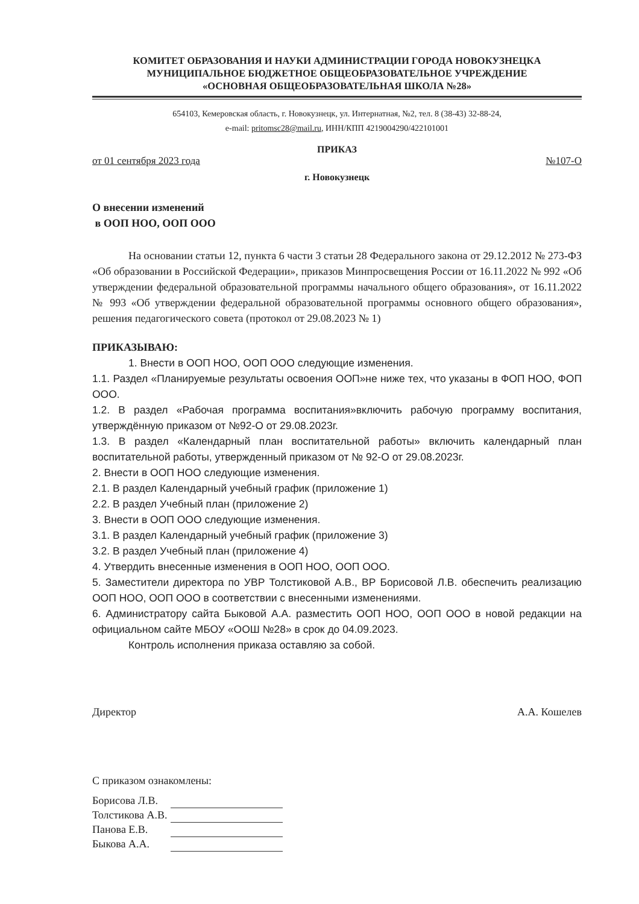КОМИТЕТ ОБРАЗОВАНИЯ И НАУКИ АДМИНИСТРАЦИИ ГОРОДА НОВОКУЗНЕЦКА
МУНИЦИПАЛЬНОЕ БЮДЖЕТНОЕ ОБЩЕОБРАЗОВАТЕЛЬНОЕ УЧРЕЖДЕНИЕ
«ОСНОВНАЯ ОБЩЕОБРАЗОВАТЕЛЬНАЯ ШКОЛА №28»
654103, Кемеровская область, г. Новокузнецк, ул. Интернатная, №2, тел. 8 (38-43) 32-88-24,
e-mail: pritomsc28@mail.ru, ИНН/КПП 4219004290/422101001
ПРИКАЗ
от 01 сентября 2023 года №107-О
г. Новокузнецк
О внесении изменений
в ООП НОО, ООП ООО
На основании статьи 12, пункта 6 части 3 статьи 28 Федерального закона от 29.12.2012 № 273-ФЗ «Об образовании в Российской Федерации», приказов Минпросвещения России от 16.11.2022 № 992 «Об утверждении федеральной образовательной программы начального общего образования», от 16.11.2022 № 993 «Об утверждении федеральной образовательной программы основного общего образования», решения педагогического совета (протокол от 29.08.2023 № 1)
ПРИКАЗЫВАЮ:
1. Внести в ООП НОО, ООП ООО следующие изменения.
1.1. Раздел «Планируемые результаты освоения ООП»не ниже тех, что указаны в ФОП НОО, ФОП ООО.
1.2. В раздел «Рабочая программа воспитания»включить рабочую программу воспитания, утверждённую приказом от №92-О от 29.08.2023г.
1.3. В раздел «Календарный план воспитательной работы» включить календарный план воспитательной работы, утвержденный приказом от № 92-О от 29.08.2023г.
2. Внести в ООП НОО следующие изменения.
2.1. В раздел Календарный учебный график (приложение 1)
2.2. В раздел Учебный план (приложение 2)
3. Внести в ООП ООО следующие изменения.
3.1. В раздел Календарный учебный график (приложение 3)
3.2. В раздел Учебный план (приложение 4)
4. Утвердить внесенные изменения в ООП НОО, ООП ООО.
5. Заместители директора по УВР Толстиковой А.В., ВР Борисовой Л.В. обеспечить реализацию ООП НОО, ООП ООО в соответствии с внесенными изменениями.
6. Администратору сайта Быковой А.А. разместить ООП НОО, ООП ООО в новой редакции на официальном сайте МБОУ «ООШ №28» в срок до 04.09.2023.
Контроль исполнения приказа оставляю за собой.
Директор А.А. Кошелев
С приказом ознакомлены:
| Борисова Л.В. | |
| Толстикова А.В. | |
| Панова Е.В. | |
| Быкова А.А. | |